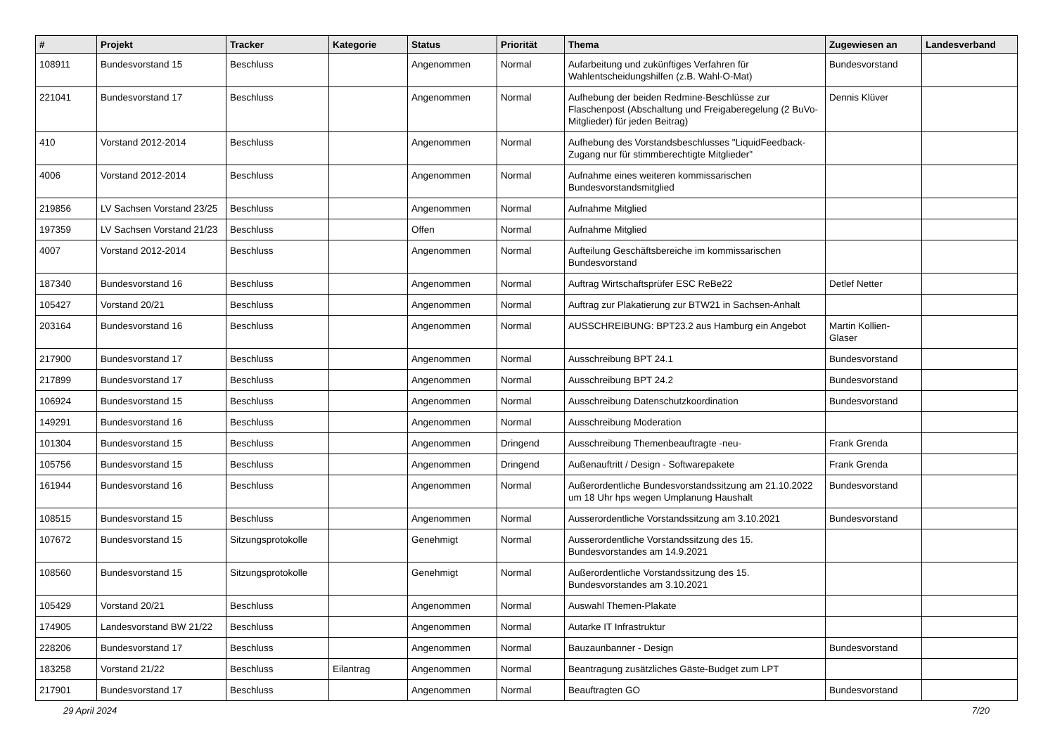| # | Projekt | Tracker | Kategorie | Status | Priorität | Thema | Zugewiesen an | Landesverband |
| --- | --- | --- | --- | --- | --- | --- | --- | --- |
| 108911 | Bundesvorstand 15 | Beschluss | | Angenommen | Normal | Aufarbeitung und zukünftiges Verfahren für Wahlentscheidungshilfen (z.B. Wahl-O-Mat) | Bundesvorstand | |
| 221041 | Bundesvorstand 17 | Beschluss | | Angenommen | Normal | Aufhebung der beiden Redmine-Beschlüsse zur Flaschenpost (Abschaltung und Freigaberegelung (2 BuVo-Mitglieder) für jeden Beitrag) | Dennis Klüver | |
| 410 | Vorstand 2012-2014 | Beschluss | | Angenommen | Normal | Aufhebung des Vorstandsbeschlusses "LiquidFeedback-Zugang nur für stimmberechtigte Mitglieder" | | |
| 4006 | Vorstand 2012-2014 | Beschluss | | Angenommen | Normal | Aufnahme eines weiteren kommissarischen Bundesvorstandsmitglied | | |
| 219856 | LV Sachsen Vorstand 23/25 | Beschluss | | Angenommen | Normal | Aufnahme Mitglied | | |
| 197359 | LV Sachsen Vorstand 21/23 | Beschluss | | Offen | Normal | Aufnahme Mitglied | | |
| 4007 | Vorstand 2012-2014 | Beschluss | | Angenommen | Normal | Aufteilung Geschäftsbereiche im kommissarischen Bundesvorstand | | |
| 187340 | Bundesvorstand 16 | Beschluss | | Angenommen | Normal | Auftrag Wirtschaftsprüfer ESC ReBe22 | Detlef Netter | |
| 105427 | Vorstand 20/21 | Beschluss | | Angenommen | Normal | Auftrag zur Plakatierung zur BTW21 in Sachsen-Anhalt | | |
| 203164 | Bundesvorstand 16 | Beschluss | | Angenommen | Normal | AUSSCHREIBUNG: BPT23.2 aus Hamburg ein Angebot | Martin Kollien-Glaser | |
| 217900 | Bundesvorstand 17 | Beschluss | | Angenommen | Normal | Ausschreibung BPT 24.1 | Bundesvorstand | |
| 217899 | Bundesvorstand 17 | Beschluss | | Angenommen | Normal | Ausschreibung BPT 24.2 | Bundesvorstand | |
| 106924 | Bundesvorstand 15 | Beschluss | | Angenommen | Normal | Ausschreibung Datenschutzkoordination | Bundesvorstand | |
| 149291 | Bundesvorstand 16 | Beschluss | | Angenommen | Normal | Ausschreibung Moderation | | |
| 101304 | Bundesvorstand 15 | Beschluss | | Angenommen | Dringend | Ausschreibung Themenbeauftragte -neu- | Frank Grenda | |
| 105756 | Bundesvorstand 15 | Beschluss | | Angenommen | Dringend | Außenauftritt / Design - Softwarepakete | Frank Grenda | |
| 161944 | Bundesvorstand 16 | Beschluss | | Angenommen | Normal | Außerordentliche Bundesvorstandssitzung am 21.10.2022 um 18 Uhr hps wegen Umplanung Haushalt | Bundesvorstand | |
| 108515 | Bundesvorstand 15 | Beschluss | | Angenommen | Normal | Ausserordentliche Vorstandssitzung am 3.10.2021 | Bundesvorstand | |
| 107672 | Bundesvorstand 15 | Sitzungsprotokolle | | Genehmigt | Normal | Ausserordentliche Vorstandssitzung des 15. Bundesvorstandes am 14.9.2021 | | |
| 108560 | Bundesvorstand 15 | Sitzungsprotokolle | | Genehmigt | Normal | Außerordentliche Vorstandssitzung des 15. Bundesvorstandes am 3.10.2021 | | |
| 105429 | Vorstand 20/21 | Beschluss | | Angenommen | Normal | Auswahl Themen-Plakate | | |
| 174905 | Landesvorstand BW 21/22 | Beschluss | | Angenommen | Normal | Autarke IT Infrastruktur | | |
| 228206 | Bundesvorstand 17 | Beschluss | | Angenommen | Normal | Bauzaunbanner - Design | Bundesvorstand | |
| 183258 | Vorstand 21/22 | Beschluss | Eilantrag | Angenommen | Normal | Beantragung zusätzliches Gäste-Budget zum LPT | | |
| 217901 | Bundesvorstand 17 | Beschluss | | Angenommen | Normal | Beauftragten GO | Bundesvorstand | |
29 April 2024 7/20